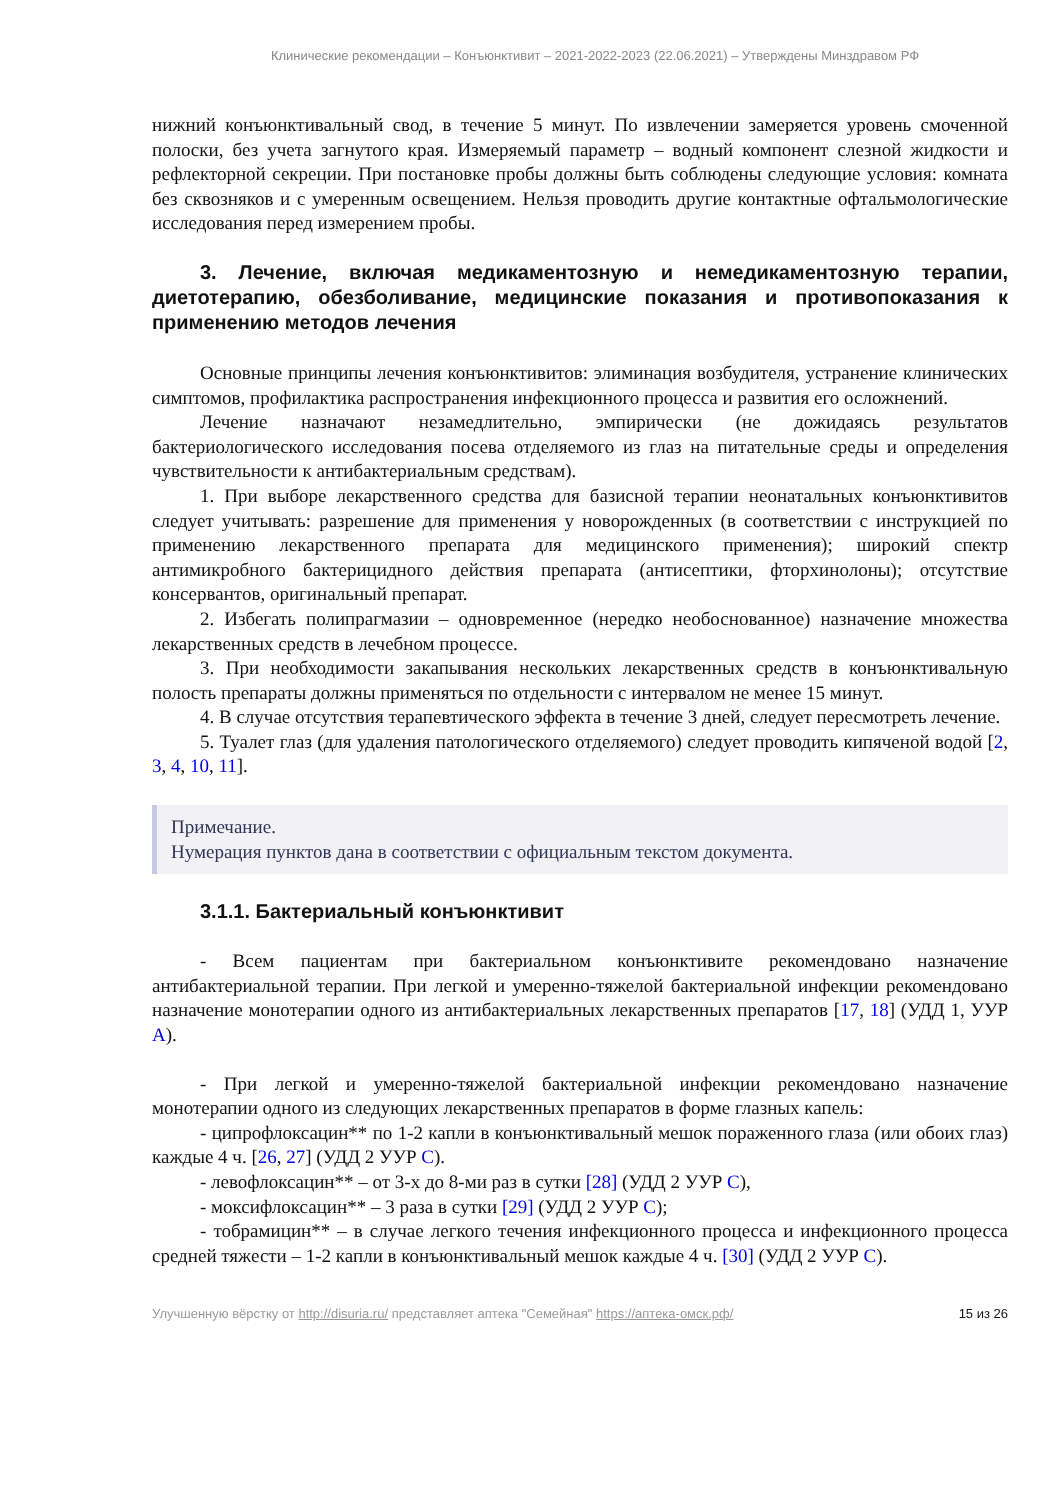Клинические рекомендации – Конъюнктивит – 2021-2022-2023 (22.06.2021) – Утверждены Минздравом РФ
нижний конъюнктивальный свод, в течение 5 минут. По извлечении замеряется уровень смоченной полоски, без учета загнутого края. Измеряемый параметр – водный компонент слезной жидкости и рефлекторной секреции. При постановке пробы должны быть соблюдены следующие условия: комната без сквозняков и с умеренным освещением. Нельзя проводить другие контактные офтальмологические исследования перед измерением пробы.
3. Лечение, включая медикаментозную и немедикаментозную терапии, диетотерапию, обезболивание, медицинские показания и противопоказания к применению методов лечения
Основные принципы лечения конъюнктивитов: элиминация возбудителя, устранение клинических симптомов, профилактика распространения инфекционного процесса и развития его осложнений.
Лечение назначают незамедлительно, эмпирически (не дожидаясь результатов бактериологического исследования посева отделяемого из глаз на питательные среды и определения чувствительности к антибактериальным средствам).
1. При выборе лекарственного средства для базисной терапии неонатальных конъюнктивитов следует учитывать: разрешение для применения у новорожденных (в соответствии с инструкцией по применению лекарственного препарата для медицинского применения); широкий спектр антимикробного бактерицидного действия препарата (антисептики, фторхинолоны); отсутствие консервантов, оригинальный препарат.
2. Избегать полипрагмазии – одновременное (нередко необоснованное) назначение множества лекарственных средств в лечебном процессе.
3. При необходимости закапывания нескольких лекарственных средств в конъюнктивальную полость препараты должны применяться по отдельности с интервалом не менее 15 минут.
4. В случае отсутствия терапевтического эффекта в течение 3 дней, следует пересмотреть лечение.
5. Туалет глаз (для удаления патологического отделяемого) следует проводить кипяченой водой [2, 3, 4, 10, 11].
Примечание.
Нумерация пунктов дана в соответствии с официальным текстом документа.
3.1.1. Бактериальный конъюнктивит
- Всем пациентам при бактериальном конъюнктивите рекомендовано назначение антибактериальной терапии. При легкой и умеренно-тяжелой бактериальной инфекции рекомендовано назначение монотерапии одного из антибактериальных лекарственных препаратов [17, 18] (УДД 1, УУР А).
- При легкой и умеренно-тяжелой бактериальной инфекции рекомендовано назначение монотерапии одного из следующих лекарственных препаратов в форме глазных капель:
- ципрофлоксацин** по 1-2 капли в конъюнктивальный мешок пораженного глаза (или обоих глаз) каждые 4 ч. [26, 27] (УДД 2 УУР С).
- левофлоксацин** – от 3-х до 8-ми раз в сутки [28] (УДД 2 УУР С),
- моксифлоксацин** – 3 раза в сутки [29] (УДД 2 УУР С);
- тобрамицин** – в случае легкого течения инфекционного процесса и инфекционного процесса средней тяжести – 1-2 капли в конъюнктивальный мешок каждые 4 ч. [30] (УДД 2 УУР С).
Улучшенную вёрстку от http://disuria.ru/ представляет аптека "Семейная" https://аптека-омск.рф/ 15 из 26